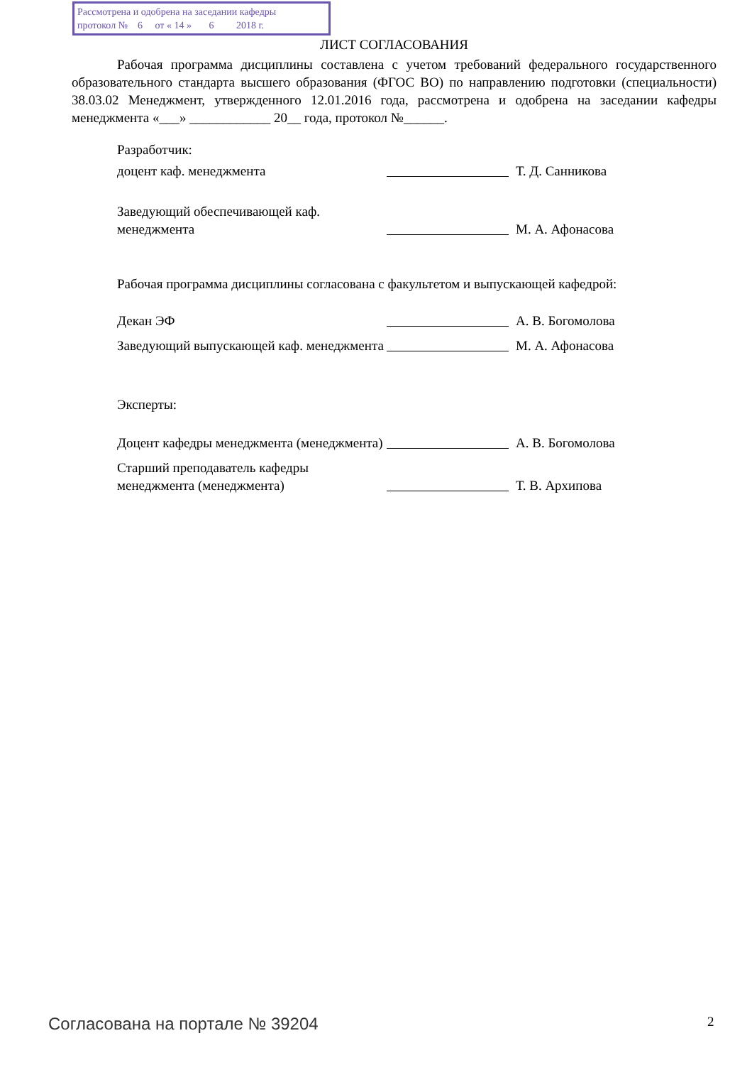Рассмотрена и одобрена на заседании кафедры
протокол № 6 от « 14 » 6 2018 г.
ЛИСТ СОГЛАСОВАНИЯ
Рабочая программа дисциплины составлена с учетом требований федерального государственного образовательного стандарта высшего образования (ФГОС ВО) по направлению подготовки (специальности) 38.03.02 Менеджмент, утвержденного 12.01.2016 года, рассмотрена и одобрена на заседании кафедры менеджмента «___» ____________ 20__ года, протокол №______.
Разработчик:
доцент каф. менеджмента
Т. Д. Санникова
Заведующий обеспечивающей каф. менеджмента
М. А. Афонасова
Рабочая программа дисциплины согласована с факультетом и выпускающей кафедрой:
Декан ЭФ
А. В. Богомолова
Заведующий выпускающей каф. менеджмента
М. А. Афонасова
Эксперты:
Доцент кафедры менеджмента (менеджмента)
А. В. Богомолова
Старший преподаватель кафедры менеджмента (менеджмента)
Т. В. Архипова
Согласована на портале № 39204 2